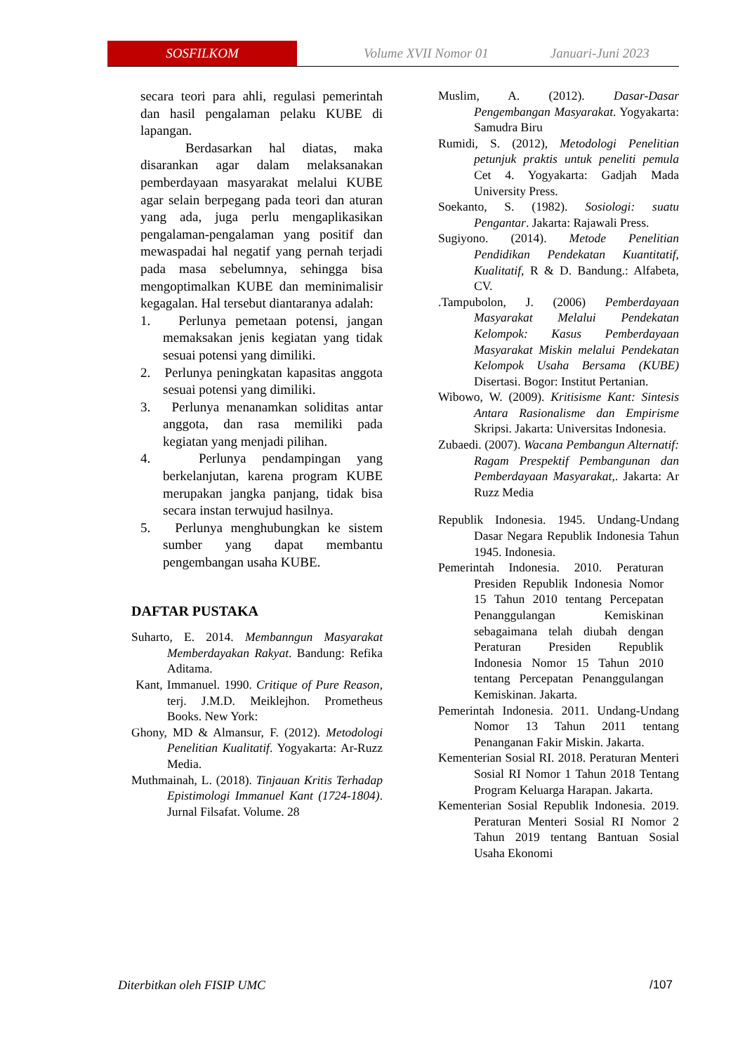SOSFILKOM
Volume XVII Nomor 01 Januari-Juni 2023
secara teori para ahli, regulasi pemerintah dan hasil pengalaman pelaku KUBE di lapangan.
Berdasarkan hal diatas, maka disarankan agar dalam melaksanakan pemberdayaan masyarakat melalui KUBE agar selain berpegang pada teori dan aturan yang ada, juga perlu mengaplikasikan pengalaman-pengalaman yang positif dan mewaspadai hal negatif yang pernah terjadi pada masa sebelumnya, sehingga bisa mengoptimalkan KUBE dan meminimalisir kegagalan. Hal tersebut diantaranya adalah:
1. Perlunya pemetaan potensi, jangan memaksakan jenis kegiatan yang tidak sesuai potensi yang dimiliki.
2. Perlunya peningkatan kapasitas anggota sesuai potensi yang dimiliki.
3. Perlunya menanamkan soliditas antar anggota, dan rasa memiliki pada kegiatan yang menjadi pilihan.
4. Perlunya pendampingan yang berkelanjutan, karena program KUBE merupakan jangka panjang, tidak bisa secara instan terwujud hasilnya.
5. Perlunya menghubungkan ke sistem sumber yang dapat membantu pengembangan usaha KUBE.
DAFTAR PUSTAKA
Suharto, E. 2014. Membanngun Masyarakat Memberdayakan Rakyat. Bandung: Refika Aditama.
Kant, Immanuel. 1990. Critique of Pure Reason, terj. J.M.D. Meiklejhon. Prometheus Books. New York:
Ghony, MD & Almansur, F. (2012). Metodologi Penelitian Kualitatif. Yogyakarta: Ar-Ruzz Media.
Muthmainah, L. (2018). Tinjauan Kritis Terhadap Epistimologi Immanuel Kant (1724-1804). Jurnal Filsafat. Volume. 28
Muslim, A. (2012). Dasar-Dasar Pengembangan Masyarakat. Yogyakarta: Samudra Biru
Rumidi, S. (2012), Metodologi Penelitian petunjuk praktis untuk peneliti pemula Cet 4. Yogyakarta: Gadjah Mada University Press.
Soekanto, S. (1982). Sosiologi: suatu Pengantar. Jakarta: Rajawali Press.
Sugiyono. (2014). Metode Penelitian Pendidikan Pendekatan Kuantitatif, Kualitatif, R & D. Bandung.: Alfabeta, CV.
.Tampubolon, J. (2006) Pemberdayaan Masyarakat Melalui Pendekatan Kelompok: Kasus Pemberdayaan Masyarakat Miskin melalui Pendekatan Kelompok Usaha Bersama (KUBE) Disertasi. Bogor: Institut Pertanian.
Wibowo, W. (2009). Kritisisme Kant: Sintesis Antara Rasionalisme dan Empirisme Skripsi. Jakarta: Universitas Indonesia.
Zubaedi. (2007). Wacana Pembangun Alternatif: Ragam Prespektif Pembangunan dan Pemberdayaan Masyarakat,. Jakarta: Ar Ruzz Media
Republik Indonesia. 1945. Undang-Undang Dasar Negara Republik Indonesia Tahun 1945. Indonesia.
Pemerintah Indonesia. 2010. Peraturan Presiden Republik Indonesia Nomor 15 Tahun 2010 tentang Percepatan Penanggulangan Kemiskinan sebagaimana telah diubah dengan Peraturan Presiden Republik Indonesia Nomor 15 Tahun 2010 tentang Percepatan Penanggulangan Kemiskinan. Jakarta.
Pemerintah Indonesia. 2011. Undang-Undang Nomor 13 Tahun 2011 tentang Penanganan Fakir Miskin. Jakarta.
Kementerian Sosial RI. 2018. Peraturan Menteri Sosial RI Nomor 1 Tahun 2018 Tentang Program Keluarga Harapan. Jakarta.
Kementerian Sosial Republik Indonesia. 2019. Peraturan Menteri Sosial RI Nomor 2 Tahun 2019 tentang Bantuan Sosial Usaha Ekonomi
Diterbitkan oleh FISIP UMC /107